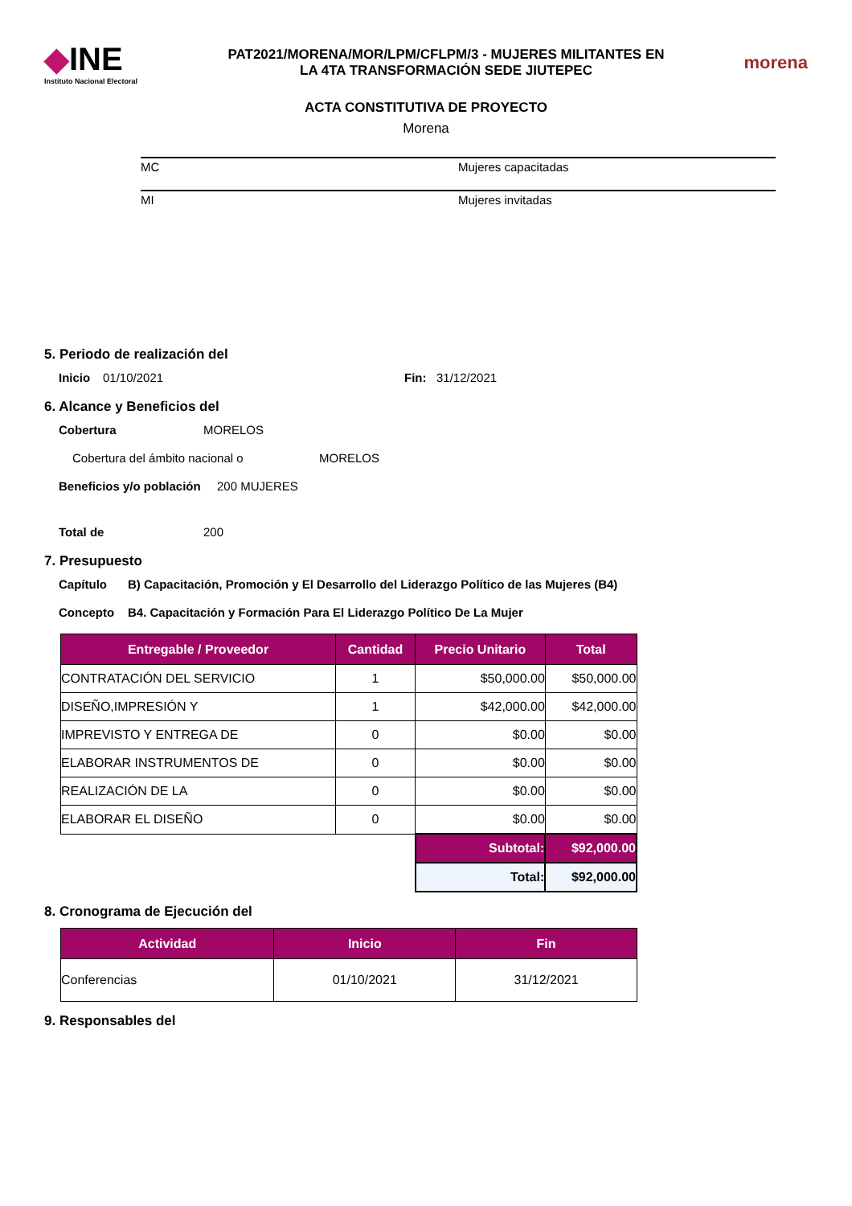◆INE
Instituto Nacional Electoral
PAT2021/MORENA/MOR/LPM/CFLPM/3 - MUJERES MILITANTES EN
LA 4TA TRANSFORMACIÓN SEDE JIUTEPEC
morena
ACTA CONSTITUTIVA DE PROYECTO
Morena
| MC | Mujeres capacitadas |
| MI | Mujeres invitadas |
5. Periodo de realización del
Inicio 01/10/2021 Fin: 31/12/2021
6. Alcance y Beneficios del
Cobertura MORELOS
Cobertura del ámbito nacional o MORELOS
Beneficios y/o población 200 MUJERES
Total de 200
7. Presupuesto
Capítulo B) Capacitación, Promoción y El Desarrollo del Liderazgo Político de las Mujeres (B4)
Concepto B4. Capacitación y Formación Para El Liderazgo Político De La Mujer
| Entregable / Proveedor | Cantidad | Precio Unitario | Total |
| --- | --- | --- | --- |
| CONTRATACIÓN DEL SERVICIO | 1 | $50,000.00 | $50,000.00 |
| DISEÑO,IMPRESIÓN Y | 1 | $42,000.00 | $42,000.00 |
| IMPREVISTO Y ENTREGA DE | 0 | $0.00 | $0.00 |
| ELABORAR INSTRUMENTOS DE | 0 | $0.00 | $0.00 |
| REALIZACIÓN DE LA | 0 | $0.00 | $0.00 |
| ELABORAR EL DISEÑO | 0 | $0.00 | $0.00 |
| | | Subtotal: | $92,000.00 |
| | | Total: | $92,000.00 |
8. Cronograma de Ejecución del
| Actividad | Inicio | Fin |
| --- | --- | --- |
| Conferencias | 01/10/2021 | 31/12/2021 |
9. Responsables del